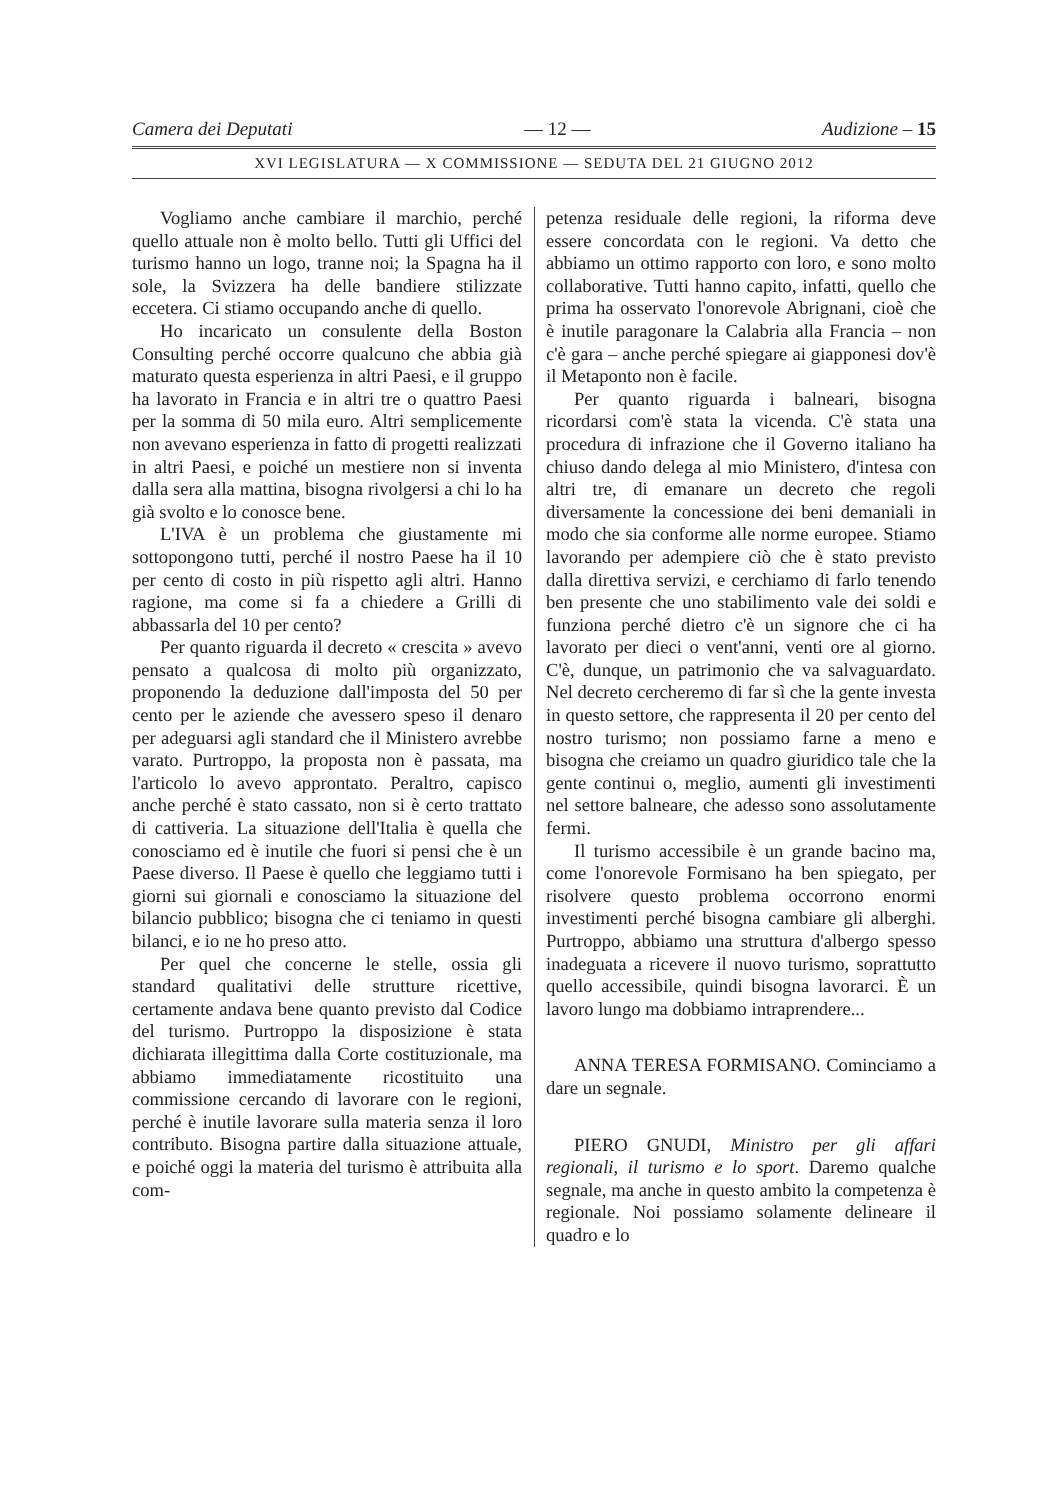Camera dei Deputati — 12 — Audizione – 15
XVI LEGISLATURA — X COMMISSIONE — SEDUTA DEL 21 GIUGNO 2012
Vogliamo anche cambiare il marchio, perché quello attuale non è molto bello. Tutti gli Uffici del turismo hanno un logo, tranne noi; la Spagna ha il sole, la Svizzera ha delle bandiere stilizzate eccetera. Ci stiamo occupando anche di quello.
Ho incaricato un consulente della Boston Consulting perché occorre qualcuno che abbia già maturato questa esperienza in altri Paesi, e il gruppo ha lavorato in Francia e in altri tre o quattro Paesi per la somma di 50 mila euro. Altri semplicemente non avevano esperienza in fatto di progetti realizzati in altri Paesi, e poiché un mestiere non si inventa dalla sera alla mattina, bisogna rivolgersi a chi lo ha già svolto e lo conosce bene.
L'IVA è un problema che giustamente mi sottopongono tutti, perché il nostro Paese ha il 10 per cento di costo in più rispetto agli altri. Hanno ragione, ma come si fa a chiedere a Grilli di abbassarla del 10 per cento?
Per quanto riguarda il decreto « crescita » avevo pensato a qualcosa di molto più organizzato, proponendo la deduzione dall'imposta del 50 per cento per le aziende che avessero speso il denaro per adeguarsi agli standard che il Ministero avrebbe varato. Purtroppo, la proposta non è passata, ma l'articolo lo avevo approntato. Peraltro, capisco anche perché è stato cassato, non si è certo trattato di cattiveria. La situazione dell'Italia è quella che conosciamo ed è inutile che fuori si pensi che è un Paese diverso. Il Paese è quello che leggiamo tutti i giorni sui giornali e conosciamo la situazione del bilancio pubblico; bisogna che ci teniamo in questi bilanci, e io ne ho preso atto.
Per quel che concerne le stelle, ossia gli standard qualitativi delle strutture ricettive, certamente andava bene quanto previsto dal Codice del turismo. Purtroppo la disposizione è stata dichiarata illegittima dalla Corte costituzionale, ma abbiamo immediatamente ricostituito una commissione cercando di lavorare con le regioni, perché è inutile lavorare sulla materia senza il loro contributo. Bisogna partire dalla situazione attuale, e poiché oggi la materia del turismo è attribuita alla com-
petenza residuale delle regioni, la riforma deve essere concordata con le regioni. Va detto che abbiamo un ottimo rapporto con loro, e sono molto collaborative. Tutti hanno capito, infatti, quello che prima ha osservato l'onorevole Abrignani, cioè che è inutile paragonare la Calabria alla Francia – non c'è gara – anche perché spiegare ai giapponesi dov'è il Metaponto non è facile.
Per quanto riguarda i balneari, bisogna ricordarsi com'è stata la vicenda. C'è stata una procedura di infrazione che il Governo italiano ha chiuso dando delega al mio Ministero, d'intesa con altri tre, di emanare un decreto che regoli diversamente la concessione dei beni demaniali in modo che sia conforme alle norme europee. Stiamo lavorando per adempiere ciò che è stato previsto dalla direttiva servizi, e cerchiamo di farlo tenendo ben presente che uno stabilimento vale dei soldi e funziona perché dietro c'è un signore che ci ha lavorato per dieci o vent'anni, venti ore al giorno. C'è, dunque, un patrimonio che va salvaguardato. Nel decreto cercheremo di far sì che la gente investa in questo settore, che rappresenta il 20 per cento del nostro turismo; non possiamo farne a meno e bisogna che creiamo un quadro giuridico tale che la gente continui o, meglio, aumenti gli investimenti nel settore balneare, che adesso sono assolutamente fermi.
Il turismo accessibile è un grande bacino ma, come l'onorevole Formisano ha ben spiegato, per risolvere questo problema occorrono enormi investimenti perché bisogna cambiare gli alberghi. Purtroppo, abbiamo una struttura d'albergo spesso inadeguata a ricevere il nuovo turismo, soprattutto quello accessibile, quindi bisogna lavorarci. È un lavoro lungo ma dobbiamo intraprendere...
ANNA TERESA FORMISANO. Cominciamo a dare un segnale.
PIERO GNUDI, Ministro per gli affari regionali, il turismo e lo sport. Daremo qualche segnale, ma anche in questo ambito la competenza è regionale. Noi possiamo solamente delineare il quadro e lo